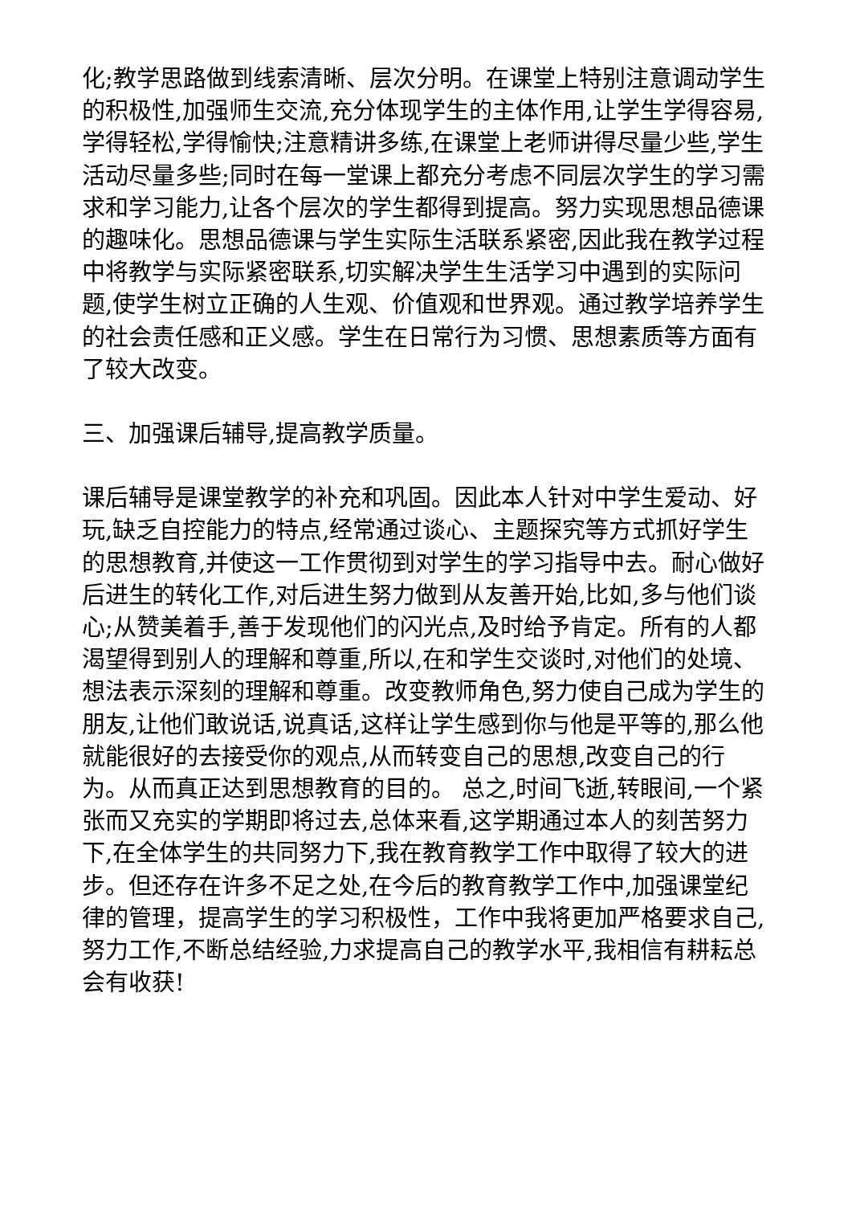化;教学思路做到线索清晰、层次分明。在课堂上特别注意调动学生的积极性,加强师生交流,充分体现学生的主体作用,让学生学得容易,学得轻松,学得愉快;注意精讲多练,在课堂上老师讲得尽量少些,学生活动尽量多些;同时在每一堂课上都充分考虑不同层次学生的学习需求和学习能力,让各个层次的学生都得到提高。努力实现思想品德课的趣味化。思想品德课与学生实际生活联系紧密,因此我在教学过程中将教学与实际紧密联系,切实解决学生生活学习中遇到的实际问题,使学生树立正确的人生观、价值观和世界观。通过教学培养学生的社会责任感和正义感。学生在日常行为习惯、思想素质等方面有了较大改变。
三、加强课后辅导,提高教学质量。
课后辅导是课堂教学的补充和巩固。因此本人针对中学生爱动、好玩,缺乏自控能力的特点,经常通过谈心、主题探究等方式抓好学生的思想教育,并使这一工作贯彻到对学生的学习指导中去。耐心做好后进生的转化工作,对后进生努力做到从友善开始,比如,多与他们谈心;从赞美着手,善于发现他们的闪光点,及时给予肯定。所有的人都渴望得到别人的理解和尊重,所以,在和学生交谈时,对他们的处境、想法表示深刻的理解和尊重。改变教师角色,努力使自己成为学生的朋友,让他们敢说话,说真话,这样让学生感到你与他是平等的,那么他就能很好的去接受你的观点,从而转变自己的思想,改变自己的行为。从而真正达到思想教育的目的。 总之,时间飞逝,转眼间,一个紧张而又充实的学期即将过去,总体来看,这学期通过本人的刻苦努力下,在全体学生的共同努力下,我在教育教学工作中取得了较大的进步。但还存在许多不足之处,在今后的教育教学工作中,加强课堂纪律的管理，提高学生的学习积极性，工作中我将更加严格要求自己,努力工作,不断总结经验,力求提高自己的教学水平,我相信有耕耘总会有收获!